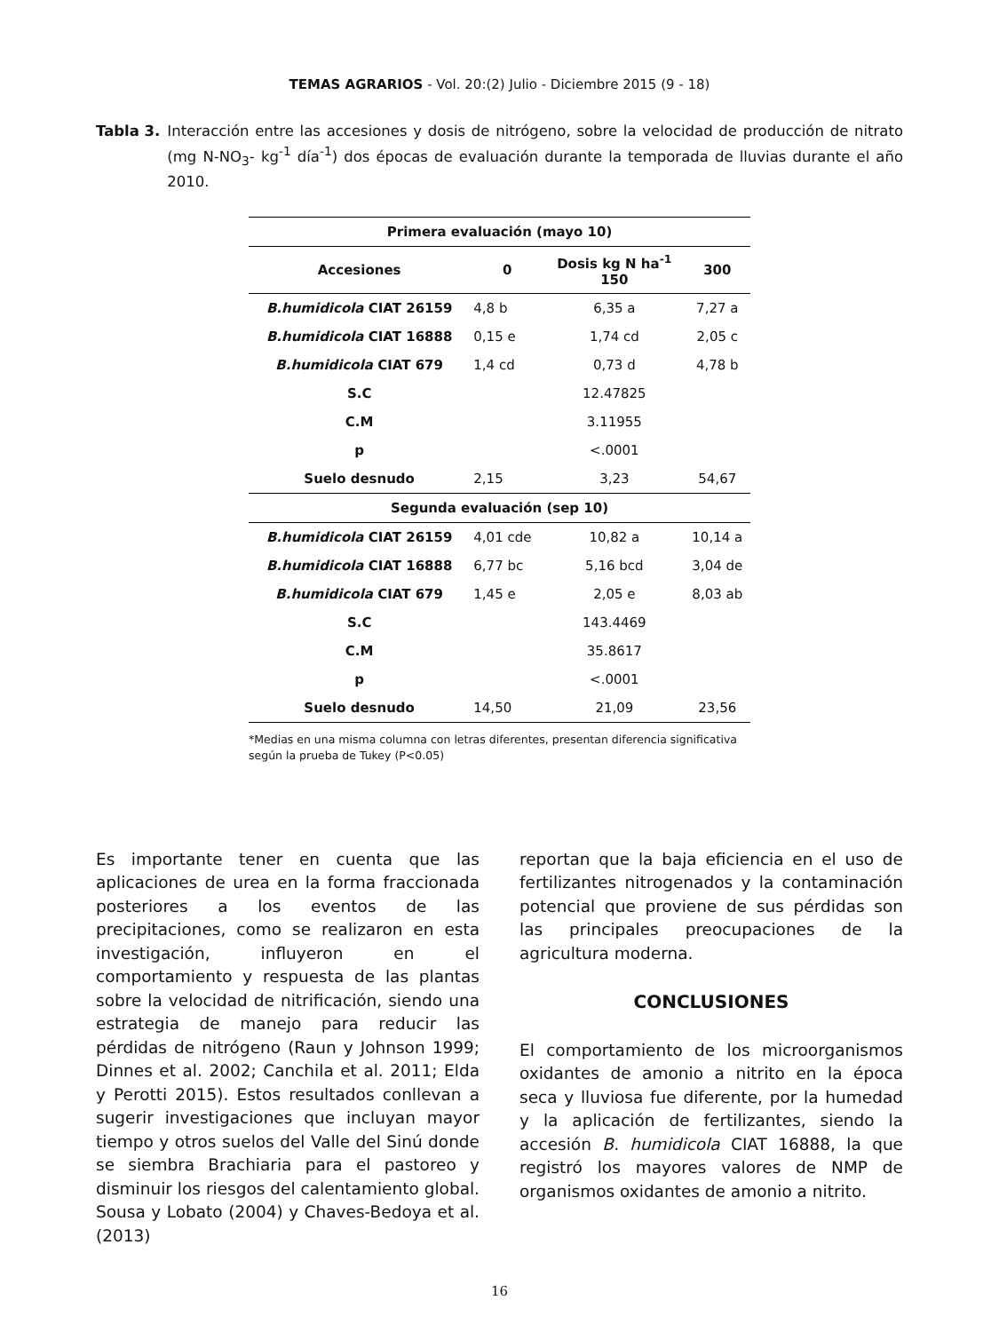TEMAS AGRARIOS - Vol. 20:(2) Julio - Diciembre 2015 (9 - 18)
Tabla 3. Interacción entre las accesiones y dosis de nitrógeno, sobre la velocidad de producción de nitrato (mg N-NO<sub>3</sub>- kg<sup>-1</sup> día<sup>-1</sup>) dos épocas de evaluación durante la temporada de lluvias durante el año 2010.
| Primera evaluación (mayo 10) | | | |
| --- | --- | --- | --- |
| Accesiones | 0 | Dosis kg N ha<sup>-1</sup> 150 | 300 |
| B.humidicola CIAT 26159 | 4,8 b | 6,35 a | 7,27 a |
| B.humidicola CIAT 16888 | 0,15 e | 1,74 cd | 2,05 c |
| B.humidicola CIAT 679 | 1,4 cd | 0,73 d | 4,78 b |
| S.C | | 12.47825 | |
| C.M | | 3.11955 | |
| p | | <.0001 | |
| Suelo desnudo | 2,15 | 3,23 | 54,67 |
| Segunda evaluación (sep 10) | | | |
| B.humidicola CIAT 26159 | 4,01 cde | 10,82 a | 10,14 a |
| B.humidicola CIAT 16888 | 6,77 bc | 5,16 bcd | 3,04 de |
| B.humidicola CIAT 679 | 1,45 e | 2,05 e | 8,03 ab |
| S.C | | 143.4469 | |
| C.M | | 35.8617 | |
| p | | <.0001 | |
| Suelo desnudo | 14,50 | 21,09 | 23,56 |
*Medias en una misma columna con letras diferentes, presentan diferencia significativa según la prueba de Tukey (P<0.05)
Es importante tener en cuenta que las aplicaciones de urea en la forma fraccionada posteriores a los eventos de las precipitaciones, como se realizaron en esta investigación, influyeron en el comportamiento y respuesta de las plantas sobre la velocidad de nitrificación, siendo una estrategia de manejo para reducir las pérdidas de nitrógeno (Raun y Johnson 1999; Dinnes et al. 2002; Canchila et al. 2011; Elda y Perotti 2015). Estos resultados conllevan a sugerir investigaciones que incluyan mayor tiempo y otros suelos del Valle del Sinú donde se siembra Brachiaria para el pastoreo y disminuir los riesgos del calentamiento global. Sousa y Lobato (2004) y Chaves-Bedoya et al. (2013)
reportan que la baja eficiencia en el uso de fertilizantes nitrogenados y la contaminación potencial que proviene de sus pérdidas son las principales preocupaciones de la agricultura moderna.
CONCLUSIONES
El comportamiento de los microorganismos oxidantes de amonio a nitrito en la época seca y lluviosa fue diferente, por la humedad y la aplicación de fertilizantes, siendo la accesión B. humidicola CIAT 16888, la que registró los mayores valores de NMP de organismos oxidantes de amonio a nitrito.
16